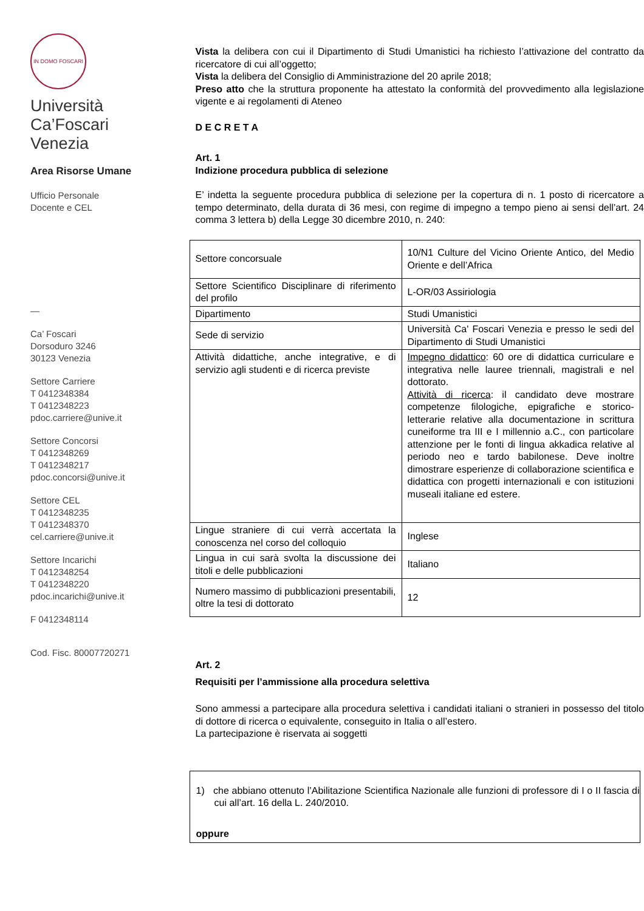IN DOMO FOSCARI
Università
Ca’Foscari
Venezia
Area Risorse Umane
Ufficio Personale
Docente e CEL
—
Ca’ Foscari
Dorsoduro 3246
30123 Venezia
Settore Carriere
T 0412348384
T 0412348223
pdoc.carriere@unive.it
Settore Concorsi
T 0412348269
T 0412348217
pdoc.concorsi@unive.it
Settore CEL
T 0412348235
T 0412348370
cel.carriere@unive.it
Settore Incarichi
T 0412348254
T 0412348220
pdoc.incarichi@unive.it
F 0412348114
Cod. Fisc. 80007720271
Vista la delibera con cui il Dipartimento di Studi Umanistici ha richiesto l’attivazione del contratto da ricercatore di cui all’oggetto;
Vista la delibera del Consiglio di Amministrazione del 20 aprile 2018;
Preso atto che la struttura proponente ha attestato la conformità del provvedimento alla legislazione vigente e ai regolamenti di Ateneo
D E C R E T A
Art. 1
Indizione procedura pubblica di selezione
E’ indetta la seguente procedura pubblica di selezione per la copertura di n. 1 posto di ricercatore a tempo determinato, della durata di 36 mesi, con regime di impegno a tempo pieno ai sensi dell’art. 24 comma 3 lettera b) della Legge 30 dicembre 2010, n. 240:
| Settore concorsuale | 10/N1 Culture del Vicino Oriente Antico, del Medio Oriente e dell’Africa |
| Settore Scientifico Disciplinare di riferimento del profilo | L-OR/03 Assiriologia |
| Dipartimento | Studi Umanistici |
| Sede di servizio | Università Ca' Foscari Venezia e presso le sedi del Dipartimento di Studi Umanistici |
| Attività didattiche, anche integrative, e di servizio agli studenti e di ricerca previste | Impegno didattico : 60 ore di didattica curriculare e integrativa nelle lauree triennali, magistrali e nel dottorato. Attività di ricerca : il candidato deve mostrare competenze filologiche, epigrafiche e storico-letterarie relative alla documentazione in scrittura cuneiforme tra III e I millennio a.C., con particolare attenzione per le fonti di lingua akkadica relative al periodo neo e tardo babilonese. Deve inoltre dimostrare esperienze di collaborazione scientifica e didattica con progetti internazionali e con istituzioni museali italiane ed estere. |
| Lingue straniere di cui verrà accertata la conoscenza nel corso del colloquio | Inglese |
| Lingua in cui sarà svolta la discussione dei titoli e delle pubblicazioni | Italiano |
| Numero massimo di pubblicazioni presentabili, oltre la tesi di dottorato | 12 |
Art. 2
Requisiti per l’ammissione alla procedura selettiva
Sono ammessi a partecipare alla procedura selettiva i candidati italiani o stranieri in possesso del titolo di dottore di ricerca o equivalente, conseguito in Italia o all’estero.
La partecipazione è riservata ai soggetti
1) che abbiano ottenuto l’Abilitazione Scientifica Nazionale alle funzioni di professore di I o II fascia di cui all’art. 16 della L. 240/2010.
oppure